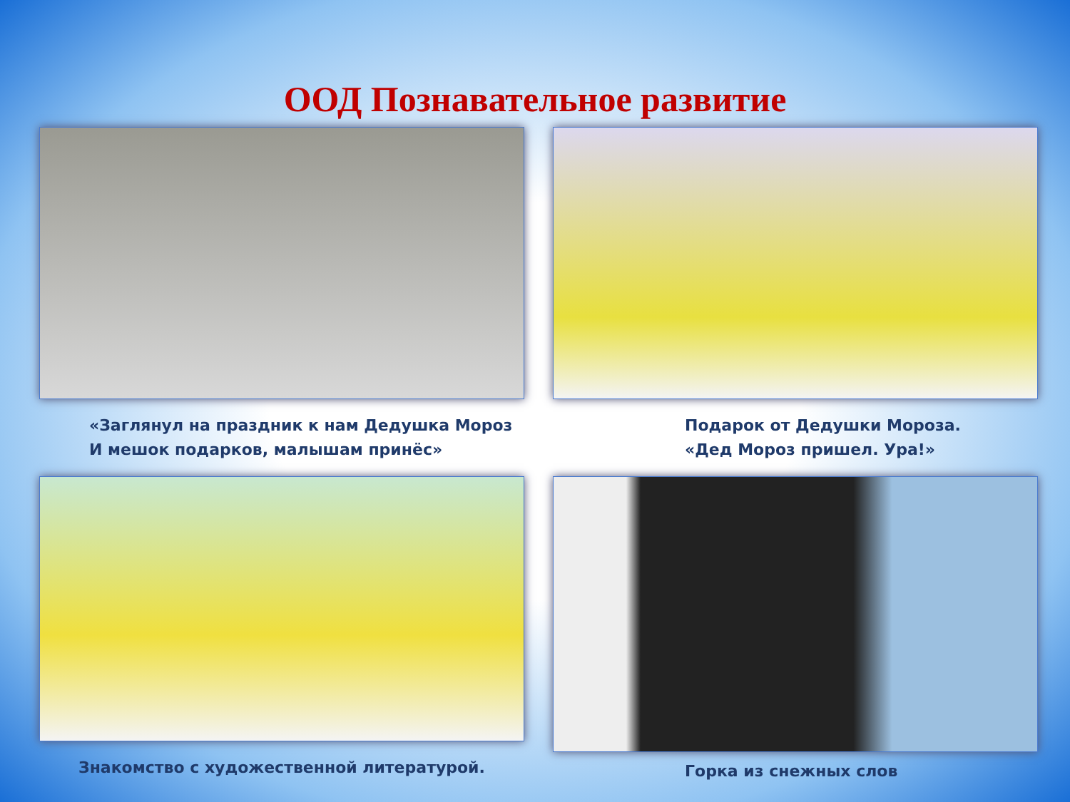ООД Познавательное развитие
«Заглянул на праздник к нам Дедушка Мороз
И мешок подарков, малышам принёс»
Подарок от Дедушки Мороза.
«Дед Мороз пришел. Ура!»
Знакомство с художественной литературой.
Горка из снежных слов